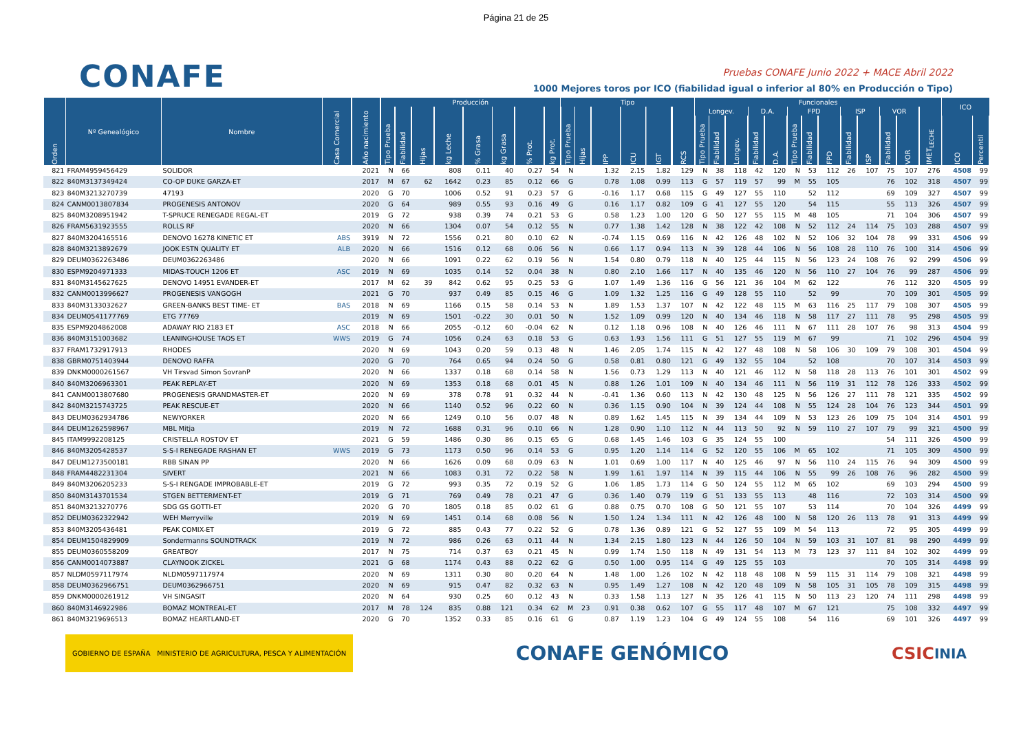Página 21 de 25
CONAFE
Pruebas CONAFE Junio 2022 + MACE Abril 2022
1000 Mejores toros por ICO (fiabilidad igual o inferior al 80% en Producción o Tipo)
| Orden | Nº Genealógico | Nombre | Casa Comercial | Año nacimiento | Producción | | | | | | | | Tipo | | | | | | Funcionales | | | | | | | | | | | | | ICO | |
| --- | --- | --- | --- | --- | --- | --- | --- | --- | --- | --- | --- | --- | --- | --- | --- | --- | --- | --- | --- | --- | --- | --- | --- | --- | --- | --- | --- | --- | --- | --- | --- | --- | --- |
| | | | | | Tipo Prueba | Fiabilidad | Hijas | kg Leche | % Grasa | kg Grasa | % Prot. | kg Prot. | Tipo Prueba | Hijas | IPP | ICU | IGT | RCS | Longev. | | | D.A. | | FPD | | | ISP | | VOR | | IMET<sub>LECHE</sub> | | |
| | | | | | | | | | | | | | | | | | | | Tipo Prueba | Fiabilidad | Longev. | Fiabilidad | D.A. | Tipo Prueba | Fiabilidad | FPD | Fiabilidad | ISP | Fiabilidad | VOR | | ICO | Percentil |
| 821 | FRAM4959456429 | SOLIDOR | | 2021 | N | 66 | | 808 | 0.11 | 40 | 0.27 | 54 | N | | 1.32 | 2.15 | 1.82 | 129 | N | 38 | 118 | 42 | 120 | N | 53 | 112 | 26 | 107 | 75 | 107 | 276 | 4508 | 99 |
| 822 | 840M3137349424 | CO-OP DUKE GARZA-ET | | 2017 | M | 67 | 62 | 1642 | 0.23 | 85 | 0.12 | 66 | G | | 0.78 | 1.08 | 0.99 | 113 | G | 57 | 119 | 57 | 99 | M | 55 | 105 | | | 76 | 102 | 318 | 4507 | 99 |
| 823 | 840M3213270739 | 47193 | | 2020 | G | 70 | | 1006 | 0.52 | 91 | 0.23 | 57 | G | | -0.16 | 1.17 | 0.68 | 115 | G | 49 | 127 | 55 | 110 | | 52 | 112 | | | 69 | 109 | 327 | 4507 | 99 |
| 824 | CANM0013807834 | PROGENESIS ANTONOV | | 2020 | G | 64 | | 989 | 0.55 | 93 | 0.16 | 49 | G | | 0.16 | 1.17 | 0.82 | 109 | G | 41 | 127 | 55 | 120 | | 54 | 115 | | | 55 | 113 | 326 | 4507 | 99 |
| 825 | 840M3208951942 | T-SPRUCE RENEGADE REGAL-ET | | 2019 | G | 72 | | 938 | 0.39 | 74 | 0.21 | 53 | G | | 0.58 | 1.23 | 1.00 | 120 | G | 50 | 127 | 55 | 115 | M | 48 | 105 | | | 71 | 104 | 306 | 4507 | 99 |
| 826 | FRAM5631923555 | ROLLS RF | | 2020 | N | 66 | | 1304 | 0.07 | 54 | 0.12 | 55 | N | | 0.77 | 1.38 | 1.42 | 128 | N | 38 | 122 | 42 | 108 | N | 52 | 112 | 24 | 114 | 75 | 103 | 288 | 4507 | 99 |
| 827 | 840M3204165516 | DENOVO 16278 KINETIC ET | ABS | 3919 | N | 72 | | 1556 | 0.21 | 80 | 0.10 | 62 | N | | -0.74 | 1.15 | 0.69 | 116 | N | 42 | 126 | 48 | 102 | N | 52 | 106 | 32 | 104 | 78 | 99 | 331 | 4506 | 99 |
| 828 | 840M3213892679 | JOOK ESTN QUALITY ET | ALB | 2020 | N | 66 | | 1516 | 0.12 | 68 | 0.06 | 56 | N | | 0.66 | 1.17 | 0.94 | 113 | N | 39 | 128 | 44 | 106 | N | 56 | 108 | 28 | 110 | 76 | 100 | 314 | 4506 | 99 |
| 829 | DEUM0362263486 | DEUM0362263486 | | 2020 | N | 66 | | 1091 | 0.22 | 62 | 0.19 | 56 | N | | 1.54 | 0.80 | 0.79 | 118 | N | 40 | 125 | 44 | 115 | N | 56 | 123 | 24 | 108 | 76 | 92 | 299 | 4506 | 99 |
| 830 | ESPM9204971333 | MIDAS-TOUCH 1206 ET | ASC | 2019 | N | 69 | | 1035 | 0.14 | 52 | 0.04 | 38 | N | | 0.80 | 2.10 | 1.66 | 117 | N | 40 | 135 | 46 | 120 | N | 56 | 110 | 27 | 104 | 76 | 99 | 287 | 4506 | 99 |
| 831 | 840M3145627625 | DENOVO 14951 EVANDER-ET | | 2017 | M | 62 | 39 | 842 | 0.62 | 95 | 0.25 | 53 | G | | 1.07 | 1.49 | 1.36 | 116 | G | 56 | 121 | 36 | 104 | M | 62 | 122 | | | 76 | 112 | 320 | 4505 | 99 |
| 832 | CANM0013996627 | PROGENESIS VANGOGH | | 2021 | G | 70 | | 937 | 0.49 | 85 | 0.15 | 46 | G | | 1.09 | 1.32 | 1.25 | 116 | G | 49 | 128 | 55 | 110 | | 52 | 99 | | | 70 | 109 | 301 | 4505 | 99 |
| 833 | 840M3133032627 | GREEN-BANKS BEST TIME- ET | BAS | 2018 | N | 69 | | 1166 | 0.15 | 58 | 0.14 | 53 | N | | 1.89 | 1.53 | 1.37 | 107 | N | 42 | 122 | 48 | 115 | M | 63 | 116 | 25 | 117 | 79 | 108 | 307 | 4505 | 99 |
| 834 | DEUM0541177769 | ETG 77769 | | 2019 | N | 69 | | 1501 | -0.22 | 30 | 0.01 | 50 | N | | 1.52 | 1.09 | 0.99 | 120 | N | 40 | 134 | 46 | 118 | N | 58 | 117 | 27 | 111 | 78 | 95 | 298 | 4505 | 99 |
| 835 | ESPM9204862008 | ADAWAY RIO 2183 ET | ASC | 2018 | N | 66 | | 2055 | -0.12 | 60 | -0.04 | 62 | N | | 0.12 | 1.18 | 0.96 | 108 | N | 40 | 126 | 46 | 111 | N | 67 | 111 | 28 | 107 | 76 | 98 | 313 | 4504 | 99 |
| 836 | 840M3151003682 | LEANINGHOUSE TAOS ET | WWS | 2019 | G | 74 | | 1056 | 0.24 | 63 | 0.18 | 53 | G | | 0.63 | 1.93 | 1.56 | 111 | G | 51 | 127 | 55 | 119 | M | 67 | 99 | | | 71 | 102 | 296 | 4504 | 99 |
| 837 | FRAM1732917913 | RHODES | | 2020 | N | 69 | | 1043 | 0.20 | 59 | 0.13 | 48 | N | | 1.46 | 2.05 | 1.74 | 115 | N | 42 | 127 | 48 | 108 | N | 58 | 106 | 30 | 109 | 79 | 108 | 301 | 4504 | 99 |
| 838 | GBRM0751403944 | DENOVO RAFFA | | 2020 | G | 70 | | 764 | 0.65 | 94 | 0.24 | 50 | G | | 0.58 | 0.81 | 0.80 | 121 | G | 49 | 132 | 55 | 104 | | 52 | 108 | | | 70 | 107 | 314 | 4503 | 99 |
| 839 | DNKM0000261567 | VH Tirsvad Simon SovranP | | 2020 | N | 66 | | 1337 | 0.18 | 68 | 0.14 | 58 | N | | 1.56 | 0.73 | 1.29 | 113 | N | 40 | 121 | 46 | 112 | N | 58 | 118 | 28 | 113 | 76 | 101 | 301 | 4502 | 99 |
| 840 | 840M3206963301 | PEAK REPLAY-ET | | 2020 | N | 69 | | 1353 | 0.18 | 68 | 0.01 | 45 | N | | 0.88 | 1.26 | 1.01 | 109 | N | 40 | 134 | 46 | 111 | N | 56 | 119 | 31 | 112 | 78 | 126 | 333 | 4502 | 99 |
| 841 | CANM0013807680 | PROGENESIS GRANDMASTER-ET | | 2020 | N | 69 | | 378 | 0.78 | 91 | 0.32 | 44 | N | | -0.41 | 1.36 | 0.60 | 113 | N | 42 | 130 | 48 | 125 | N | 56 | 126 | 27 | 111 | 78 | 121 | 335 | 4502 | 99 |
| 842 | 840M3215743725 | PEAK RESCUE-ET | | 2020 | N | 66 | | 1140 | 0.52 | 96 | 0.22 | 60 | N | | 0.36 | 1.15 | 0.90 | 104 | N | 39 | 124 | 44 | 108 | N | 55 | 124 | 28 | 104 | 76 | 123 | 344 | 4501 | 99 |
| 843 | DEUM0362934786 | NEWYORKER | | 2020 | N | 66 | | 1249 | 0.10 | 56 | 0.07 | 48 | N | | 0.89 | 1.62 | 1.45 | 115 | N | 39 | 134 | 44 | 109 | N | 53 | 123 | 26 | 109 | 75 | 104 | 314 | 4501 | 99 |
| 844 | DEUM1262598967 | MBL Mitja | | 2019 | N | 72 | | 1688 | 0.31 | 96 | 0.10 | 66 | N | | 1.28 | 0.90 | 1.10 | 112 | N | 44 | 113 | 50 | 92 | N | 59 | 110 | 27 | 107 | 79 | 99 | 321 | 4500 | 99 |
| 845 | ITAM9992208125 | CRISTELLA ROSTOV ET | | 2021 | G | 59 | | 1486 | 0.30 | 86 | 0.15 | 65 | G | | 0.68 | 1.45 | 1.46 | 103 | G | 35 | 124 | 55 | 100 | | | | | | 54 | 111 | 326 | 4500 | 99 |
| 846 | 840M3205428537 | S-S-I RENEGADE RASHAN ET | WWS | 2019 | G | 73 | | 1173 | 0.50 | 96 | 0.14 | 53 | G | | 0.95 | 1.20 | 1.14 | 114 | G | 52 | 120 | 55 | 106 | M | 65 | 102 | | | 71 | 105 | 309 | 4500 | 99 |
| 847 | DEUM1273500181 | RBB SINAN PP | | 2020 | N | 66 | | 1626 | 0.09 | 68 | 0.09 | 63 | N | | 1.01 | 0.69 | 1.00 | 117 | N | 40 | 125 | 46 | 97 | N | 56 | 110 | 24 | 115 | 76 | 94 | 309 | 4500 | 99 |
| 848 | FRAM4482231304 | SIVERT | | 2021 | N | 66 | | 1083 | 0.31 | 72 | 0.22 | 58 | N | | 1.99 | 1.61 | 1.97 | 114 | N | 39 | 115 | 44 | 106 | N | 55 | 99 | 26 | 108 | 76 | 96 | 282 | 4500 | 99 |
| 849 | 840M3206205233 | S-S-I RENGADE IMPROBABLE-ET | | 2019 | G | 72 | | 993 | 0.35 | 72 | 0.19 | 52 | G | | 1.06 | 1.85 | 1.73 | 114 | G | 50 | 124 | 55 | 112 | M | 65 | 102 | | | 69 | 103 | 294 | 4500 | 99 |
| 850 | 840M3143701534 | STGEN BETTERMENT-ET | | 2019 | G | 71 | | 769 | 0.49 | 78 | 0.21 | 47 | G | | 0.36 | 1.40 | 0.79 | 119 | G | 51 | 133 | 55 | 113 | | 48 | 116 | | | 72 | 103 | 314 | 4500 | 99 |
| 851 | 840M3213270776 | SDG GS GOTTI-ET | | 2020 | G | 70 | | 1805 | 0.18 | 85 | 0.02 | 61 | G | | 0.88 | 0.75 | 0.70 | 108 | G | 50 | 121 | 55 | 107 | | 53 | 114 | | | 70 | 104 | 326 | 4499 | 99 |
| 852 | DEUM0362322942 | WEH Merryville | | 2019 | N | 69 | | 1451 | 0.14 | 68 | 0.08 | 56 | N | | 1.50 | 1.24 | 1.34 | 111 | N | 42 | 126 | 48 | 100 | N | 58 | 120 | 26 | 113 | 78 | 91 | 313 | 4499 | 99 |
| 853 | 840M3205436481 | PEAK COMIX-ET | | 2019 | G | 72 | | 885 | 0.43 | 77 | 0.22 | 52 | G | | 0.78 | 1.36 | 0.89 | 121 | G | 52 | 127 | 55 | 109 | M | 54 | 113 | | | 72 | 95 | 305 | 4499 | 99 |
| 854 | DEUM1504829909 | Sondermanns SOUNDTRACK | | 2019 | N | 72 | | 986 | 0.26 | 63 | 0.11 | 44 | N | | 1.34 | 2.15 | 1.80 | 123 | N | 44 | 126 | 50 | 104 | N | 59 | 103 | 31 | 107 | 81 | 98 | 290 | 4499 | 99 |
| 855 | DEUM0360558209 | GREATBOY | | 2017 | N | 75 | | 714 | 0.37 | 63 | 0.21 | 45 | N | | 0.99 | 1.74 | 1.50 | 118 | N | 49 | 131 | 54 | 113 | M | 73 | 123 | 37 | 111 | 84 | 102 | 302 | 4499 | 99 |
| 856 | CANM0014073887 | CLAYNOOK ZICKEL | | 2021 | G | 68 | | 1174 | 0.43 | 88 | 0.22 | 62 | G | | 0.50 | 1.00 | 0.95 | 114 | G | 49 | 125 | 55 | 103 | | | | | | 70 | 105 | 314 | 4498 | 99 |
| 857 | NLDM0597117974 | NLDM0597117974 | | 2020 | N | 69 | | 1311 | 0.30 | 80 | 0.20 | 64 | N | | 1.48 | 1.00 | 1.26 | 102 | N | 42 | 118 | 48 | 108 | N | 59 | 115 | 31 | 114 | 79 | 108 | 321 | 4498 | 99 |
| 858 | DEUM0362966751 | DEUM0362966751 | | 2020 | N | 69 | | 915 | 0.47 | 82 | 0.32 | 63 | N | | 0.95 | 1.49 | 1.27 | 108 | N | 42 | 120 | 48 | 109 | N | 58 | 105 | 31 | 105 | 78 | 109 | 315 | 4498 | 99 |
| 859 | DNKM0000261912 | VH SINGASIT | | 2020 | N | 64 | | 930 | 0.25 | 60 | 0.12 | 43 | N | | 0.33 | 1.58 | 1.13 | 127 | N | 35 | 126 | 41 | 115 | N | 50 | 113 | 23 | 120 | 74 | 111 | 298 | 4498 | 99 |
| 860 | 840M3146922986 | BOMAZ MONTREAL-ET | | 2017 | M | 78 | 124 | 835 | 0.88 | 121 | 0.34 | 62 | M | 23 | 0.91 | 0.38 | 0.62 | 107 | G | 55 | 117 | 48 | 107 | M | 67 | 121 | | | 75 | 108 | 332 | 4497 | 99 |
| 861 | 840M3219696513 | BOMAZ HEARTLAND-ET | | 2020 | G | 70 | | 1352 | 0.33 | 85 | 0.16 | 61 | G | | 0.87 | 1.19 | 1.23 | 104 | G | 49 | 124 | 55 | 108 | | 54 | 116 | | | 69 | 101 | 326 | 4497 | 99 |
GOBIERNO DE ESPAÑA MINISTERIO DE AGRICULTURA, PESCA Y ALIMENTACIÓN
CONAFE GENÓMICO
CSIC INIA